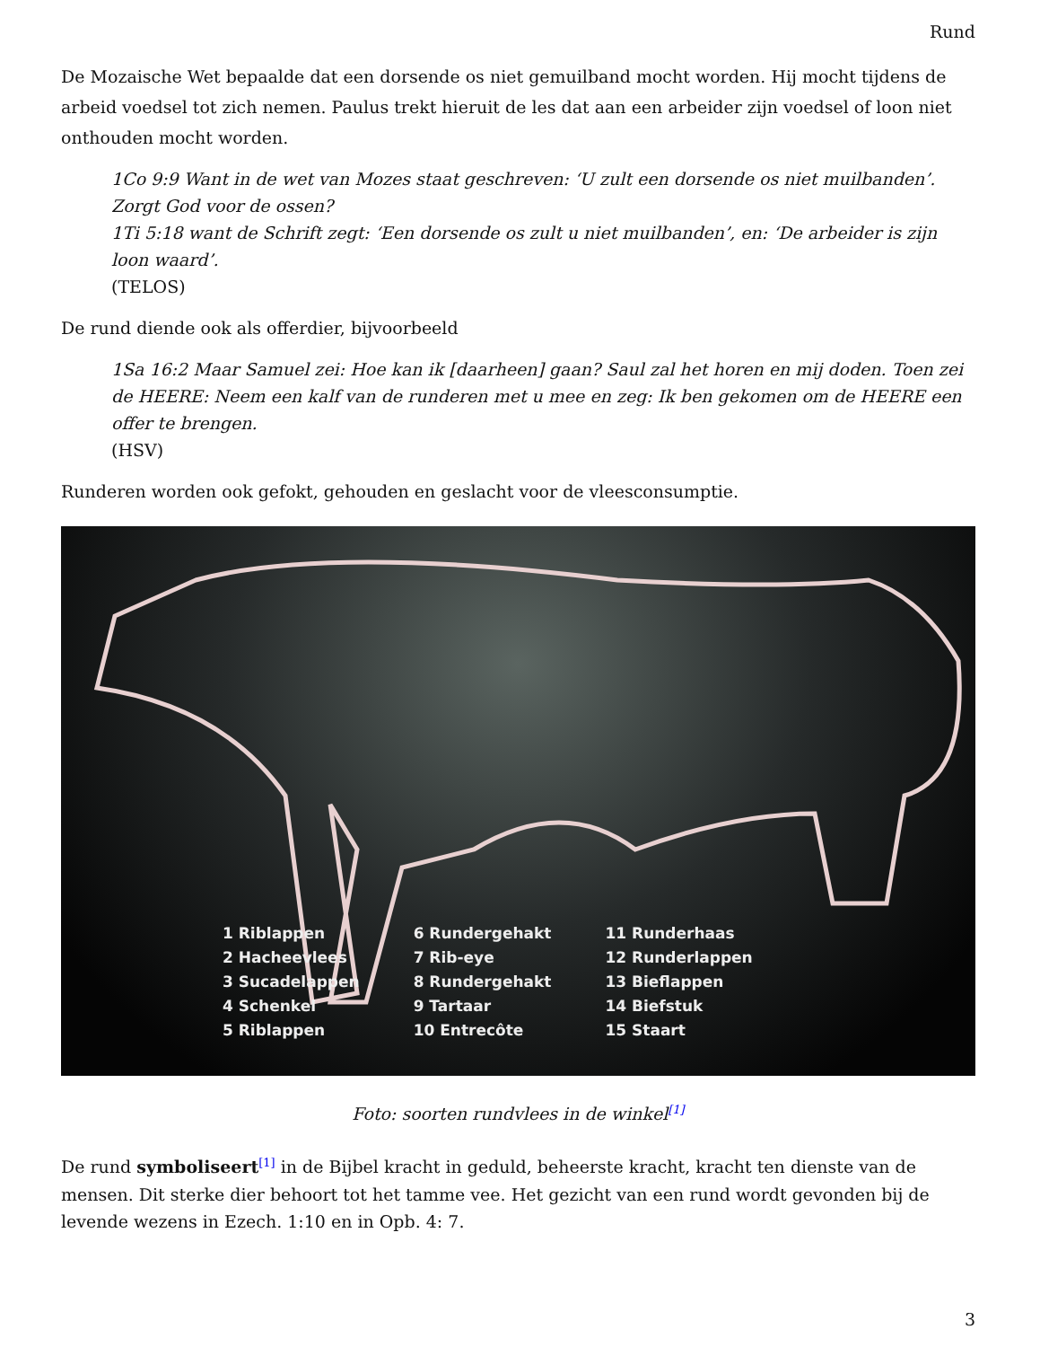Rund
De Mozaische Wet bepaalde dat een dorsende os niet gemuilband mocht worden. Hij mocht tijdens de arbeid voedsel tot zich nemen. Paulus trekt hieruit de les dat aan een arbeider zijn voedsel of loon niet onthouden mocht worden.
1Co 9:9 Want in de wet van Mozes staat geschreven: ‘U zult een dorsende os niet muilbanden’. Zorgt God voor de ossen?
1Ti 5:18 want de Schrift zegt: ‘Een dorsende os zult u niet muilbanden’, en: ‘De arbeider is zijn loon waard’.
(TELOS)
De rund diende ook als offerdier, bijvoorbeeld
1Sa 16:2 Maar Samuel zei: Hoe kan ik [daarheen] gaan? Saul zal het horen en mij doden. Toen zei de HEERE: Neem een kalf van de runderen met u mee en zeg: Ik ben gekomen om de HEERE een offer te brengen.
(HSV)
Runderen worden ook gefokt, gehouden en geslacht voor de vleesconsumptie.
1 Riblappen
2 Hacheevlees
3 Sucadelappen
4 Schenkel
5 Riblappen
6 Rundergehakt
7 Rib-eye
8 Rundergehakt
9 Tartaar
10 Entrecôte
11 Runderhaas
12 Runderlappen
13 Bieflappen
14 Biefstuk
15 Staart
Foto: soorten rundvlees in de winkel<sup>[1]</sup>
De rund symboliseert<sup>[1]</sup> in de Bijbel kracht in geduld, beheerste kracht, kracht ten dienste van de mensen. Dit sterke dier behoort tot het tamme vee. Het gezicht van een rund wordt gevonden bij de levende wezens in Ezech. 1:10 en in Opb. 4: 7.
3